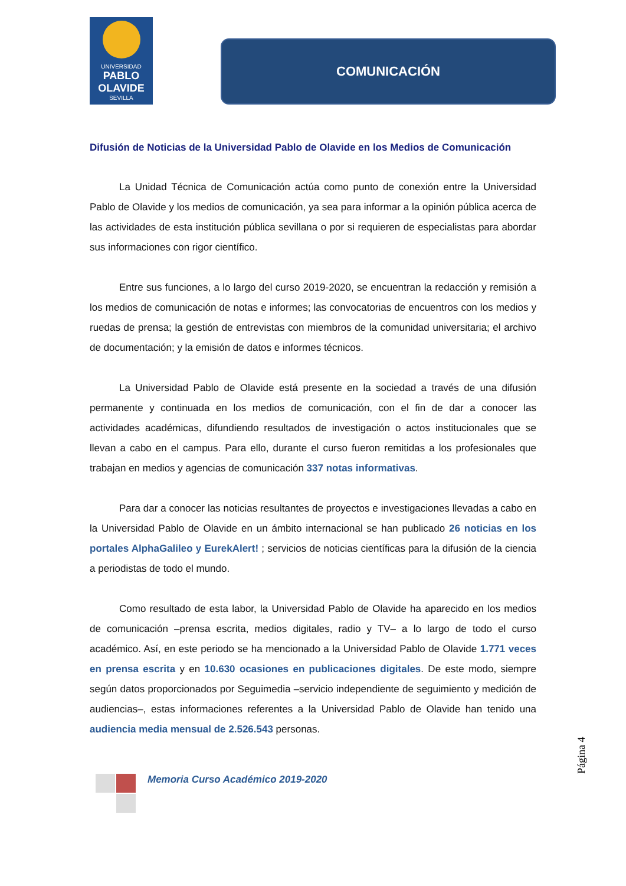UNIVERSIDAD
PABLO OLAVIDE
SEVILLA
COMUNICACIÓN
Difusión de Noticias de la Universidad Pablo de Olavide en los Medios de Comunicación
La Unidad Técnica de Comunicación actúa como punto de conexión entre la Universidad Pablo de Olavide y los medios de comunicación, ya sea para informar a la opinión pública acerca de las actividades de esta institución pública sevillana o por si requieren de especialistas para abordar sus informaciones con rigor científico.
Entre sus funciones, a lo largo del curso 2019-2020, se encuentran la redacción y remisión a los medios de comunicación de notas e informes; las convocatorias de encuentros con los medios y ruedas de prensa; la gestión de entrevistas con miembros de la comunidad universitaria; el archivo de documentación; y la emisión de datos e informes técnicos.
La Universidad Pablo de Olavide está presente en la sociedad a través de una difusión permanente y continuada en los medios de comunicación, con el fin de dar a conocer las actividades académicas, difundiendo resultados de investigación o actos institucionales que se llevan a cabo en el campus. Para ello, durante el curso fueron remitidas a los profesionales que trabajan en medios y agencias de comunicación 337 notas informativas.
Para dar a conocer las noticias resultantes de proyectos e investigaciones llevadas a cabo en la Universidad Pablo de Olavide en un ámbito internacional se han publicado 26 noticias en los portales AlphaGalileo y EurekAlert! ; servicios de noticias científicas para la difusión de la ciencia a periodistas de todo el mundo.
Como resultado de esta labor, la Universidad Pablo de Olavide ha aparecido en los medios de comunicación –prensa escrita, medios digitales, radio y TV– a lo largo de todo el curso académico. Así, en este periodo se ha mencionado a la Universidad Pablo de Olavide 1.771 veces en prensa escrita y en 10.630 ocasiones en publicaciones digitales. De este modo, siempre según datos proporcionados por Seguimedia –servicio independiente de seguimiento y medición de audiencias–, estas informaciones referentes a la Universidad Pablo de Olavide han tenido una audiencia media mensual de 2.526.543 personas.
Página 4
Memoria Curso Académico 2019-2020